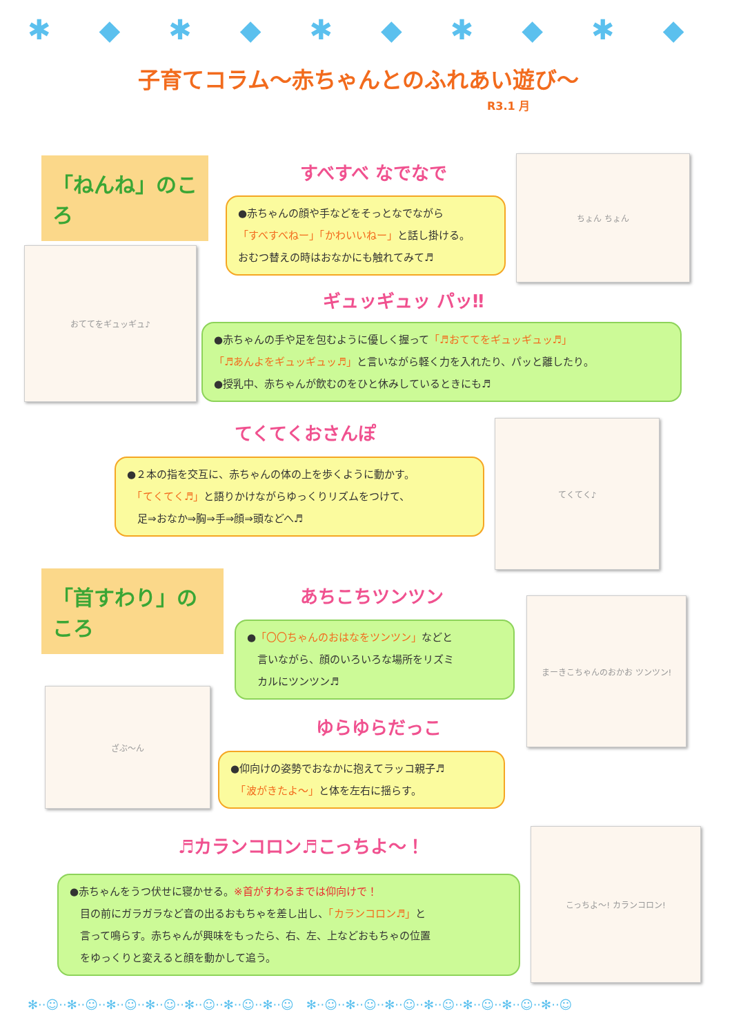✱◆✱◆✱◆✱◆✱◆✱
子育てコラム～赤ちゃんとのふれあい遊び～
R3.1 月
「ねんね」のころ
すべすべ なでなで
●赤ちゃんの顔や手などをそっとなでながら
「すべすべねー」「かわいいねー」と話し掛ける。
おむつ替えの時はおなかにも触れてみて♬
ちょん ちょん
おててをギュッギュ♪
ギュッギュッ パッ‼
●赤ちゃんの手や足を包むように優しく握って「♬おててをギュッギュッ♬」
「♬あんよをギュッギュッ♬」と言いながら軽く力を入れたり、パッと離したり。
●授乳中、赤ちゃんが飲むのをひと休みしているときにも♬
てくてくおさんぽ てくてく♪
●２本の指を交互に、赤ちゃんの体の上を歩くように動かす。
　「てくてく♬」と語りかけながらゆっくりリズムをつけて、
　足⇒おなか⇒胸⇒手⇒顔⇒頭などへ♬
「首すわり」のころ
あちこちツンツン まーきこちゃんのおかお ツンツン!
●「〇〇ちゃんのおはなをツンツン」などと
　言いながら、顔のいろいろな場所をリズミ
　カルにツンツン♬
ざぶ～ん
ゆらゆらだっこ
●仰向けの姿勢でおなかに抱えてラッコ親子♬
　「波がきたよ～」と体を左右に揺らす。
♬カランコロン♬こっちよ～！
こっちよ～! カランコロン!
●赤ちゃんをうつ伏せに寝かせる。※首がすわるまでは仰向けで！
　目の前にガラガラなど音の出るおもちゃを差し出し、「カランコロン♬」と
　言って鳴らす。赤ちゃんが興味をもったら、右、左、上などおもちゃの位置
　をゆっくりと変えると顔を動かして追う。
✻··☺··✻··☺··✻··☺··✻··☺··✻··☺··✻··☺··✻··☺　✻··☺··✻··☺··✻··☺··✻··☺··✻··☺··✻··☺··✻··☺